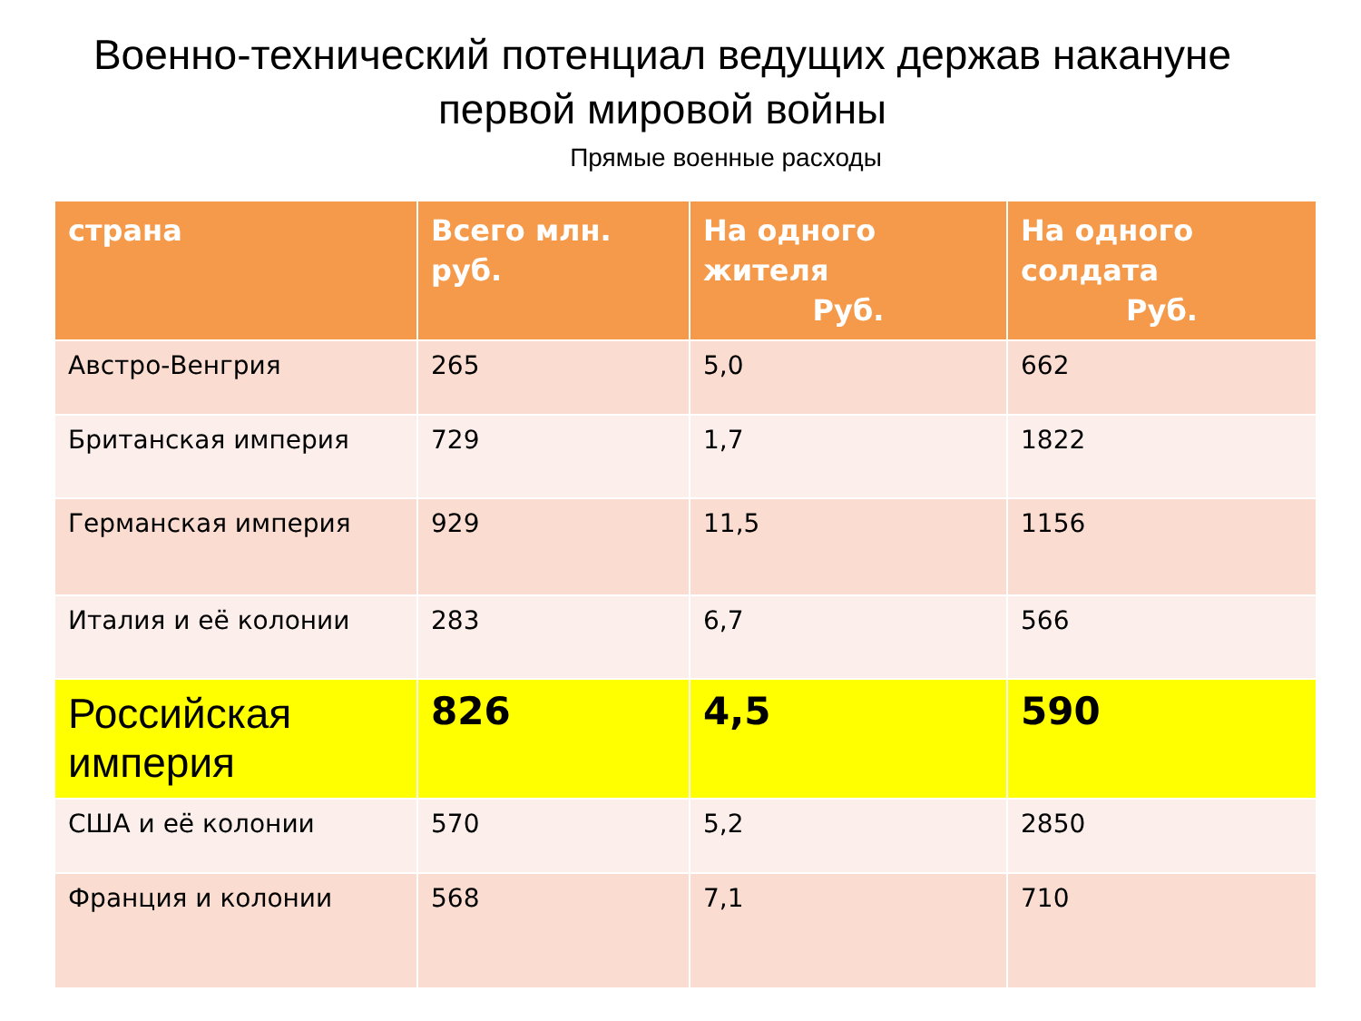Военно-технический потенциал ведущих держав накануне первой мировой войны
Прямые военные расходы
| страна | Всего млн. руб. | На одного жителя Руб. | На одного солдата Руб. |
| --- | --- | --- | --- |
| Австро-Венгрия | 265 | 5,0 | 662 |
| Британская империя | 729 | 1,7 | 1822 |
| Германская империя | 929 | 11,5 | 1156 |
| Италия и её колонии | 283 | 6,7 | 566 |
| Российская империя | 826 | 4,5 | 590 |
| США и её колонии | 570 | 5,2 | 2850 |
| Франция и колонии | 568 | 7,1 | 710 |